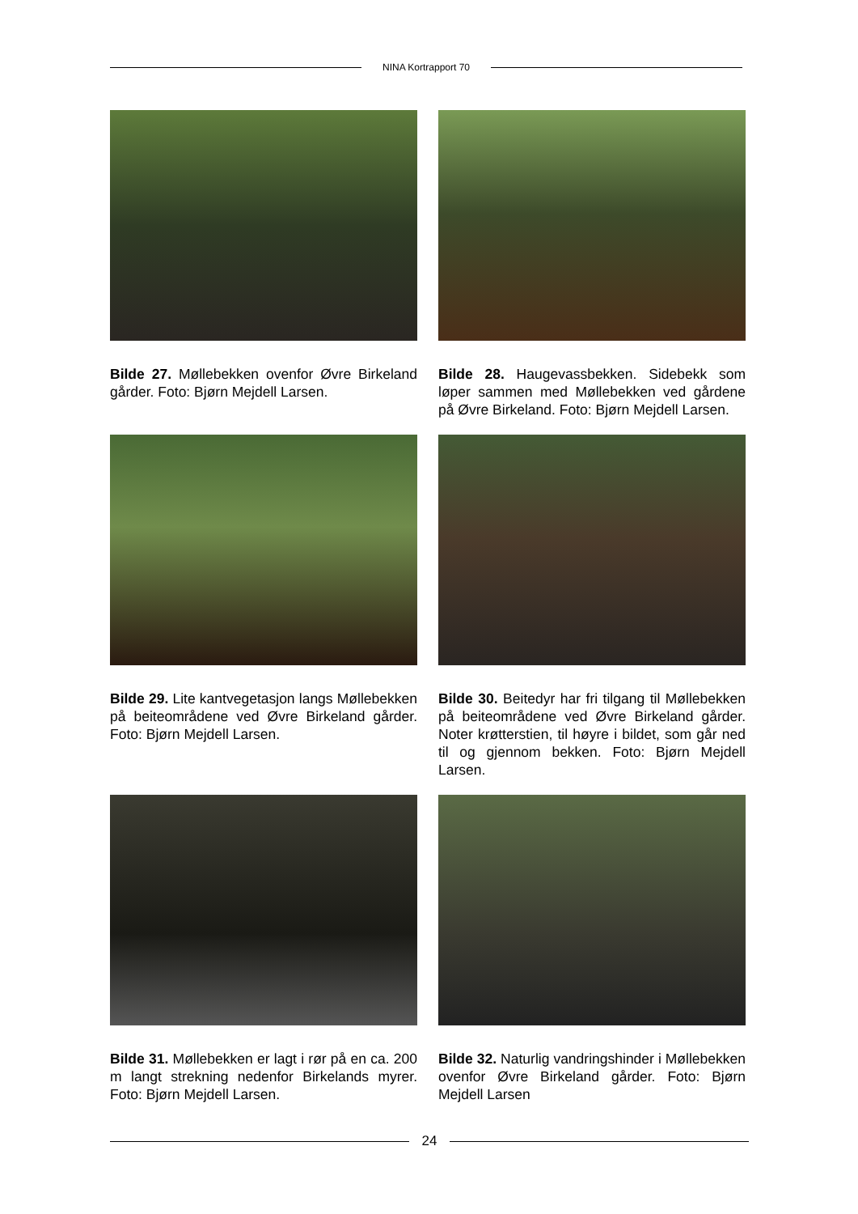NINA Kortrapport 70
Bilde 27. Møllebekken ovenfor Øvre Birkeland gårder. Foto: Bjørn Mejdell Larsen.
Bilde 28. Haugevassbekken. Sidebekk som løper sammen med Møllebekken ved gårdene på Øvre Birkeland. Foto: Bjørn Mejdell Larsen.
Bilde 29. Lite kantvegetasjon langs Møllebekken på beiteområdene ved Øvre Birkeland gårder. Foto: Bjørn Mejdell Larsen.
Bilde 30. Beitedyr har fri tilgang til Møllebekken på beiteområdene ved Øvre Birkeland gårder. Noter krøtterstien, til høyre i bildet, som går ned til og gjennom bekken. Foto: Bjørn Mejdell Larsen.
Bilde 31. Møllebekken er lagt i rør på en ca. 200 m langt strekning nedenfor Birkelands myrer. Foto: Bjørn Mejdell Larsen.
Bilde 32. Naturlig vandringshinder i Møllebekken ovenfor Øvre Birkeland gårder. Foto: Bjørn Mejdell Larsen
24